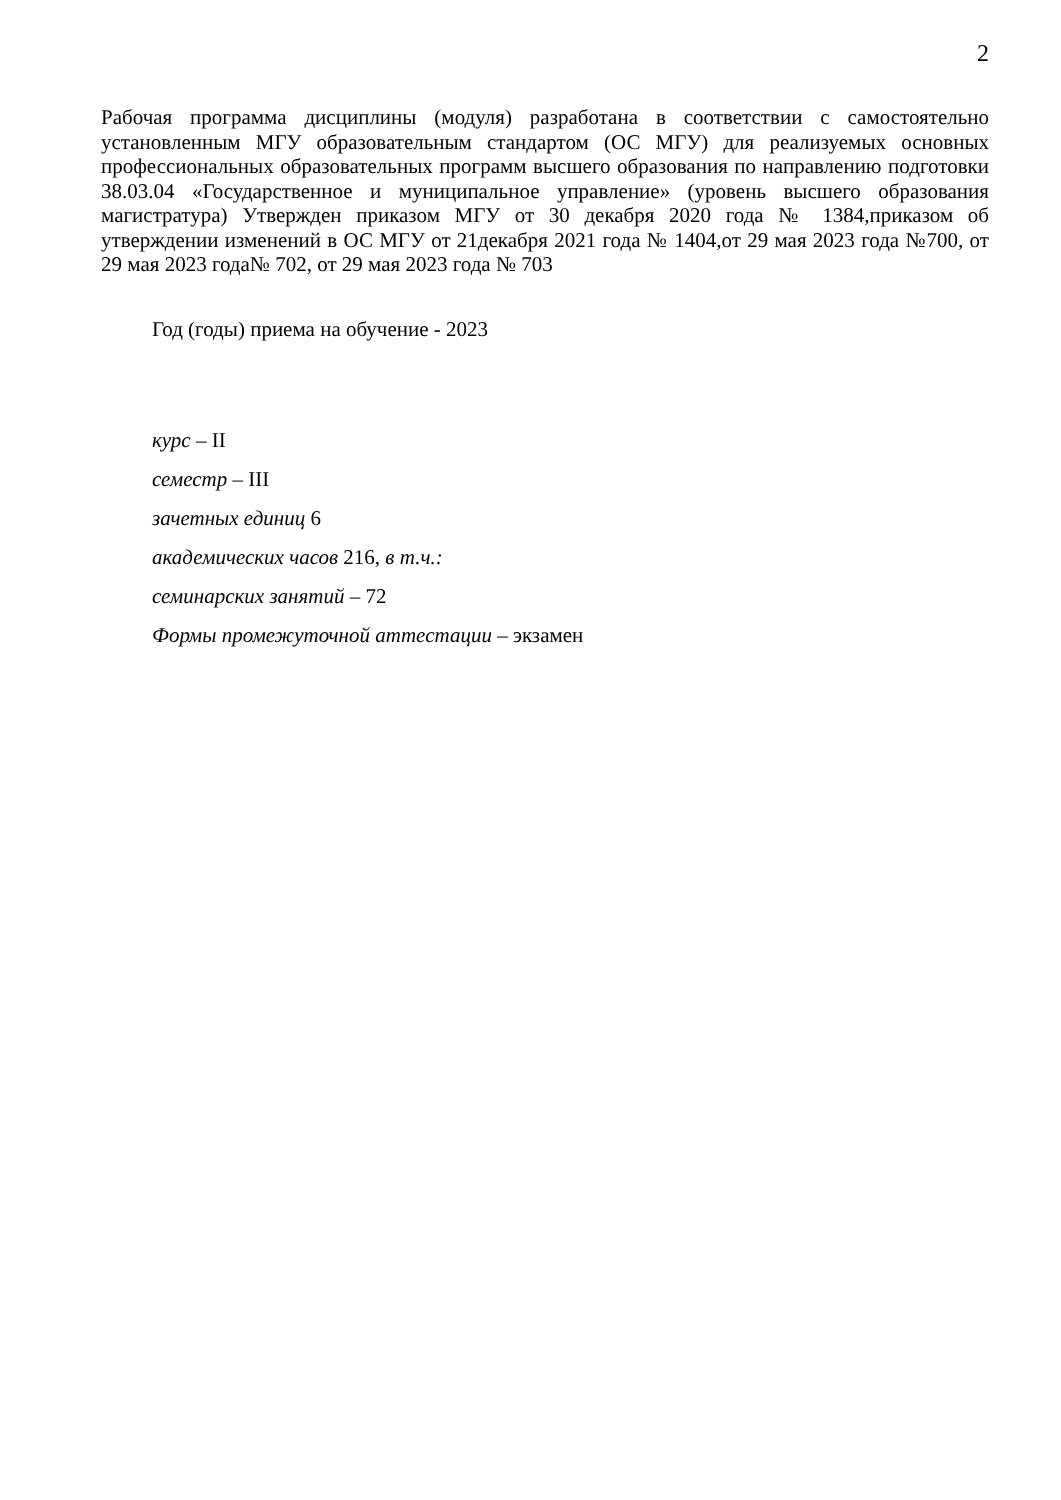2
Рабочая программа дисциплины (модуля) разработана в соответствии с самостоятельно установленным МГУ образовательным стандартом (ОС МГУ) для реализуемых основных профессиональных образовательных программ высшего образования по направлению подготовки 38.03.04 «Государственное и муниципальное управление» (уровень высшего образования магистратура) Утвержден приказом МГУ от 30 декабря 2020 года № 1384,приказом об утверждении изменений в ОС МГУ от 21декабря 2021 года № 1404,от 29 мая 2023 года №700, от 29 мая 2023 года№ 702, от 29 мая 2023 года № 703
Год (годы) приема на обучение - 2023
курс – II
семестр – III
зачетных единиц 6
академических часов 216, в т.ч.:
семинарских занятий – 72
Формы промежуточной аттестации – экзамен